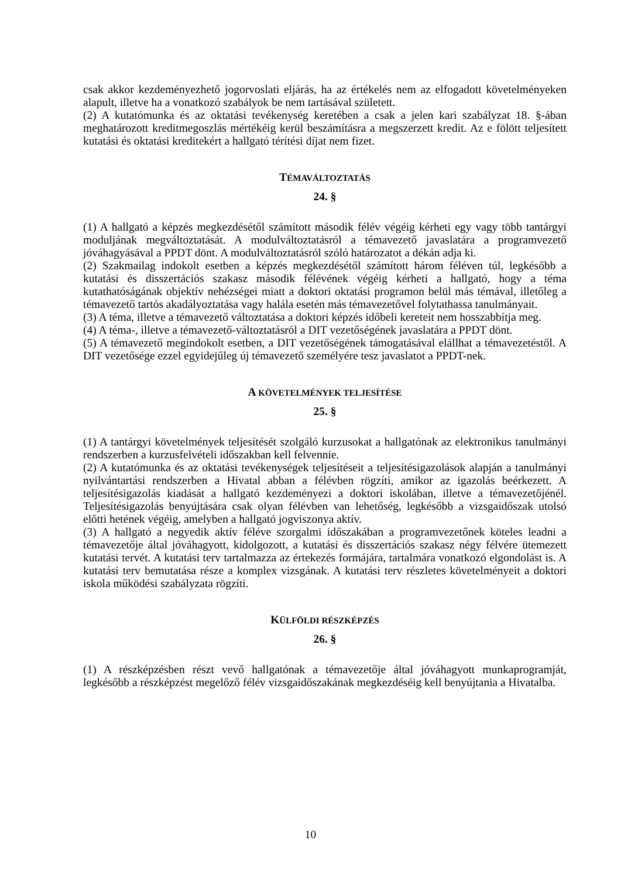csak akkor kezdeményezhető jogorvoslati eljárás, ha az értékelés nem az elfogadott követelményeken alapult, illetve ha a vonatkozó szabályok be nem tartásával született.
(2) A kutatómunka és az oktatási tevékenység keretében a csak a jelen kari szabályzat 18. §-ában meghatározott kreditmegoszlás mértékéig kerül beszámításra a megszerzett kredit. Az e fölött teljesített kutatási és oktatási kreditekért a hallgató térítési díjat nem fizet.
TÉMAVÁLTOZTATÁS
24. §
(1) A hallgató a képzés megkezdésétől számított második félév végéig kérheti egy vagy több tantárgyi moduljának megváltoztatását. A modulváltoztatásról a témavezető javaslatára a programvezető jóváhagyásával a PPDT dönt. A modulváltoztatásról szóló határozatot a dékán adja ki.
(2) Szakmailag indokolt esetben a képzés megkezdésétől számított három féléven túl, legkésőbb a kutatási és disszertációs szakasz második félévének végéig kérheti a hallgató, hogy a téma kutathatóságának objektív nehézségei miatt a doktori oktatási programon belül más témával, illetőleg a témavezető tartós akadályoztatása vagy halála esetén más témavezetővel folytathassa tanulmányait.
(3) A téma, illetve a témavezető változtatása a doktori képzés időbeli kereteit nem hosszabbítja meg.
(4) A téma-, illetve a témavezető-változtatásról a DIT vezetőségének javaslatára a PPDT dönt.
(5) A témavezető megindokolt esetben, a DIT vezetőségének támogatásával elállhat a témavezetéstől. A DIT vezetősége ezzel egyidejűleg új témavezető személyére tesz javaslatot a PPDT-nek.
A KÖVETELMÉNYEK TELJESÍTÉSE
25. §
(1) A tantárgyi követelmények teljesítését szolgáló kurzusokat a hallgatónak az elektronikus tanulmányi rendszerben a kurzusfelvételi időszakban kell felvennie.
(2) A kutatómunka és az oktatási tevékenységek teljesítéseit a teljesítésigazolások alapján a tanulmányi nyilvántartási rendszerben a Hivatal abban a félévben rögzíti, amikor az igazolás beérkezett. A teljesítésigazolás kiadását a hallgató kezdeményezi a doktori iskolában, illetve a témavezetőjénél. Teljesítésigazolás benyújtására csak olyan félévben van lehetőség, legkésőbb a vizsgaidőszak utolsó előtti hetének végéig, amelyben a hallgató jogviszonya aktív.
(3) A hallgató a negyedik aktív féléve szorgalmi időszakában a programvezetőnek köteles leadni a témavezetője által jóváhagyott, kidolgozott, a kutatási és disszertációs szakasz négy félvére ütemezett kutatási tervét. A kutatási terv tartalmazza az értekezés formájára, tartalmára vonatkozó elgondolást is. A kutatási terv bemutatása része a komplex vizsgának. A kutatási terv részletes követelményeit a doktori iskola működési szabályzata rögzíti.
KÜLFÖLDI RÉSZKÉPZÉS
26. §
(1) A részképzésben részt vevő hallgatónak a témavezetője által jóváhagyott munkaprogramját, legkésőbb a részképzést megelőző félév vizsgaidőszakának megkezdéséig kell benyújtania a Hivatalba.
10